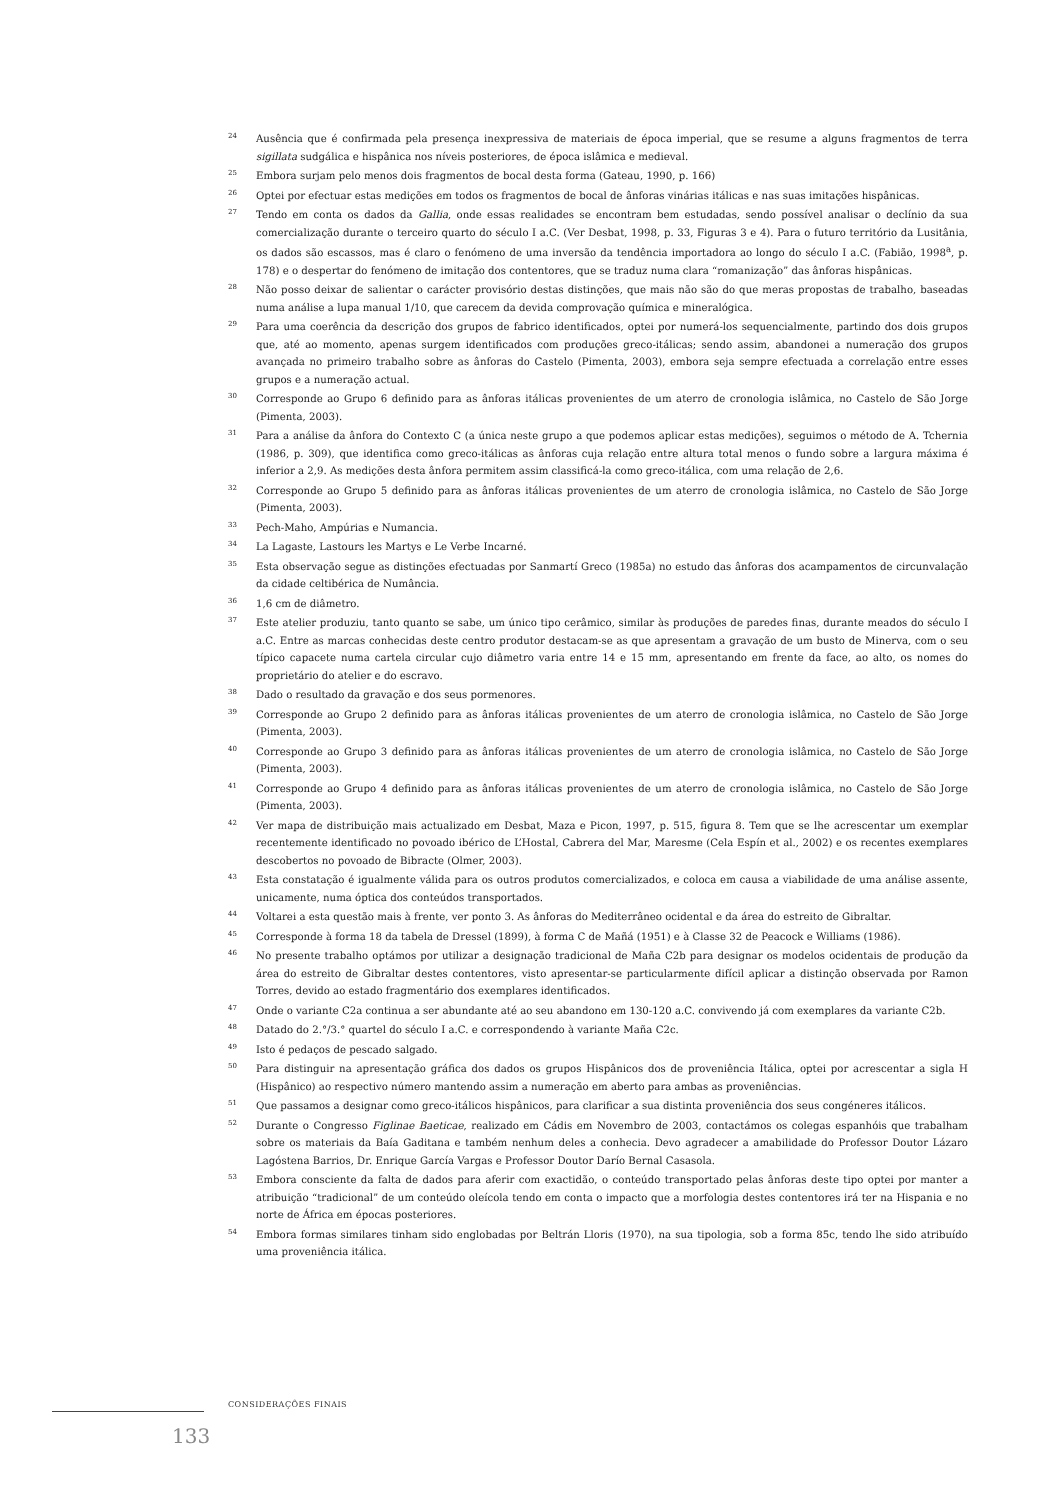24 Ausência que é confirmada pela presença inexpressiva de materiais de época imperial, que se resume a alguns fragmentos de terra sigillata sudgálica e hispânica nos níveis posteriores, de época islâmica e medieval.
25 Embora surjam pelo menos dois fragmentos de bocal desta forma (Gateau, 1990, p. 166)
26 Optei por efectuar estas medições em todos os fragmentos de bocal de ânforas vinárias itálicas e nas suas imitações hispânicas.
27 Tendo em conta os dados da Gallia, onde essas realidades se encontram bem estudadas, sendo possível analisar o declínio da sua comercialização durante o terceiro quarto do século I a.C. (Ver Desbat, 1998, p. 33, Figuras 3 e 4). Para o futuro território da Lusitânia, os dados são escassos, mas é claro o fenómeno de uma inversão da tendência importadora ao longo do século I a.C. (Fabião, 1998<sup>a</sup>, p. 178) e o despertar do fenómeno de imitação dos contentores, que se traduz numa clara “romanização” das ânforas hispânicas.
28 Não posso deixar de salientar o carácter provisório destas distinções, que mais não são do que meras propostas de trabalho, baseadas numa análise a lupa manual 1/10, que carecem da devida comprovação química e mineralógica.
29 Para uma coerência da descrição dos grupos de fabrico identificados, optei por numerá-los sequencialmente, partindo dos dois grupos que, até ao momento, apenas surgem identificados com produções greco-itálicas; sendo assim, abandonei a numeração dos grupos avançada no primeiro trabalho sobre as ânforas do Castelo (Pimenta, 2003), embora seja sempre efectuada a correlação entre esses grupos e a numeração actual.
30 Corresponde ao Grupo 6 definido para as ânforas itálicas provenientes de um aterro de cronologia islâmica, no Castelo de São Jorge (Pimenta, 2003).
31 Para a análise da ânfora do Contexto C (a única neste grupo a que podemos aplicar estas medições), seguimos o método de A. Tchernia (1986, p. 309), que identifica como greco-itálicas as ânforas cuja relação entre altura total menos o fundo sobre a largura máxima é inferior a 2,9. As medições desta ânfora permitem assim classificá-la como greco-itálica, com uma relação de 2,6.
32 Corresponde ao Grupo 5 definido para as ânforas itálicas provenientes de um aterro de cronologia islâmica, no Castelo de São Jorge (Pimenta, 2003).
33 Pech-Maho, Ampúrias e Numancia.
34 La Lagaste, Lastours les Martys e Le Verbe Incarné.
35 Esta observação segue as distinções efectuadas por Sanmartí Greco (1985a) no estudo das ânforas dos acampamentos de circunvalação da cidade celtibérica de Numância.
36 1,6 cm de diâmetro.
37 Este atelier produziu, tanto quanto se sabe, um único tipo cerâmico, similar às produções de paredes finas, durante meados do século I a.C. Entre as marcas conhecidas deste centro produtor destacam-se as que apresentam a gravação de um busto de Minerva, com o seu típico capacete numa cartela circular cujo diâmetro varia entre 14 e 15 mm, apresentando em frente da face, ao alto, os nomes do proprietário do atelier e do escravo.
38 Dado o resultado da gravação e dos seus pormenores.
39 Corresponde ao Grupo 2 definido para as ânforas itálicas provenientes de um aterro de cronologia islâmica, no Castelo de São Jorge (Pimenta, 2003).
40 Corresponde ao Grupo 3 definido para as ânforas itálicas provenientes de um aterro de cronologia islâmica, no Castelo de São Jorge (Pimenta, 2003).
41 Corresponde ao Grupo 4 definido para as ânforas itálicas provenientes de um aterro de cronologia islâmica, no Castelo de São Jorge (Pimenta, 2003).
42 Ver mapa de distribuição mais actualizado em Desbat, Maza e Picon, 1997, p. 515, figura 8. Tem que se lhe acrescentar um exemplar recentemente identificado no povoado ibérico de L’Hostal, Cabrera del Mar, Maresme (Cela Espín et al., 2002) e os recentes exemplares descobertos no povoado de Bibracte (Olmer, 2003).
43 Esta constatação é igualmente válida para os outros produtos comercializados, e coloca em causa a viabilidade de uma análise assente, unicamente, numa óptica dos conteúdos transportados.
44 Voltarei a esta questão mais à frente, ver ponto 3. As ânforas do Mediterrâneo ocidental e da área do estreito de Gibraltar.
45 Corresponde à forma 18 da tabela de Dressel (1899), à forma C de Mañá (1951) e à Classe 32 de Peacock e Williams (1986).
46 No presente trabalho optámos por utilizar a designação tradicional de Maña C2b para designar os modelos ocidentais de produção da área do estreito de Gibraltar destes contentores, visto apresentar-se particularmente difícil aplicar a distinção observada por Ramon Torres, devido ao estado fragmentário dos exemplares identificados.
47 Onde o variante C2a continua a ser abundante até ao seu abandono em 130-120 a.C. convivendo já com exemplares da variante C2b.
48 Datado do 2.°/3.° quartel do século I a.C. e correspondendo à variante Maña C2c.
49 Isto é pedaços de pescado salgado.
50 Para distinguir na apresentação gráfica dos dados os grupos Hispânicos dos de proveniência Itálica, optei por acrescentar a sigla H (Hispânico) ao respectivo número mantendo assim a numeração em aberto para ambas as proveniências.
51 Que passamos a designar como greco-itálicos hispânicos, para clarificar a sua distinta proveniência dos seus congéneres itálicos.
52 Durante o Congresso Figlinae Baeticae, realizado em Cádis em Novembro de 2003, contactámos os colegas espanhóis que trabalham sobre os materiais da Baía Gaditana e também nenhum deles a conhecia. Devo agradecer a amabilidade do Professor Doutor Lázaro Lagóstena Barrios, Dr. Enrique García Vargas e Professor Doutor Darío Bernal Casasola.
53 Embora consciente da falta de dados para aferir com exactidão, o conteúdo transportado pelas ânforas deste tipo optei por manter a atribuição “tradicional” de um conteúdo oleícola tendo em conta o impacto que a morfologia destes contentores irá ter na Hispania e no norte de África em épocas posteriores.
54 Embora formas similares tinham sido englobadas por Beltrán Lloris (1970), na sua tipologia, sob a forma 85c, tendo lhe sido atribuído uma proveniência itálica.
CONSIDERAÇÕES FINAIS
133